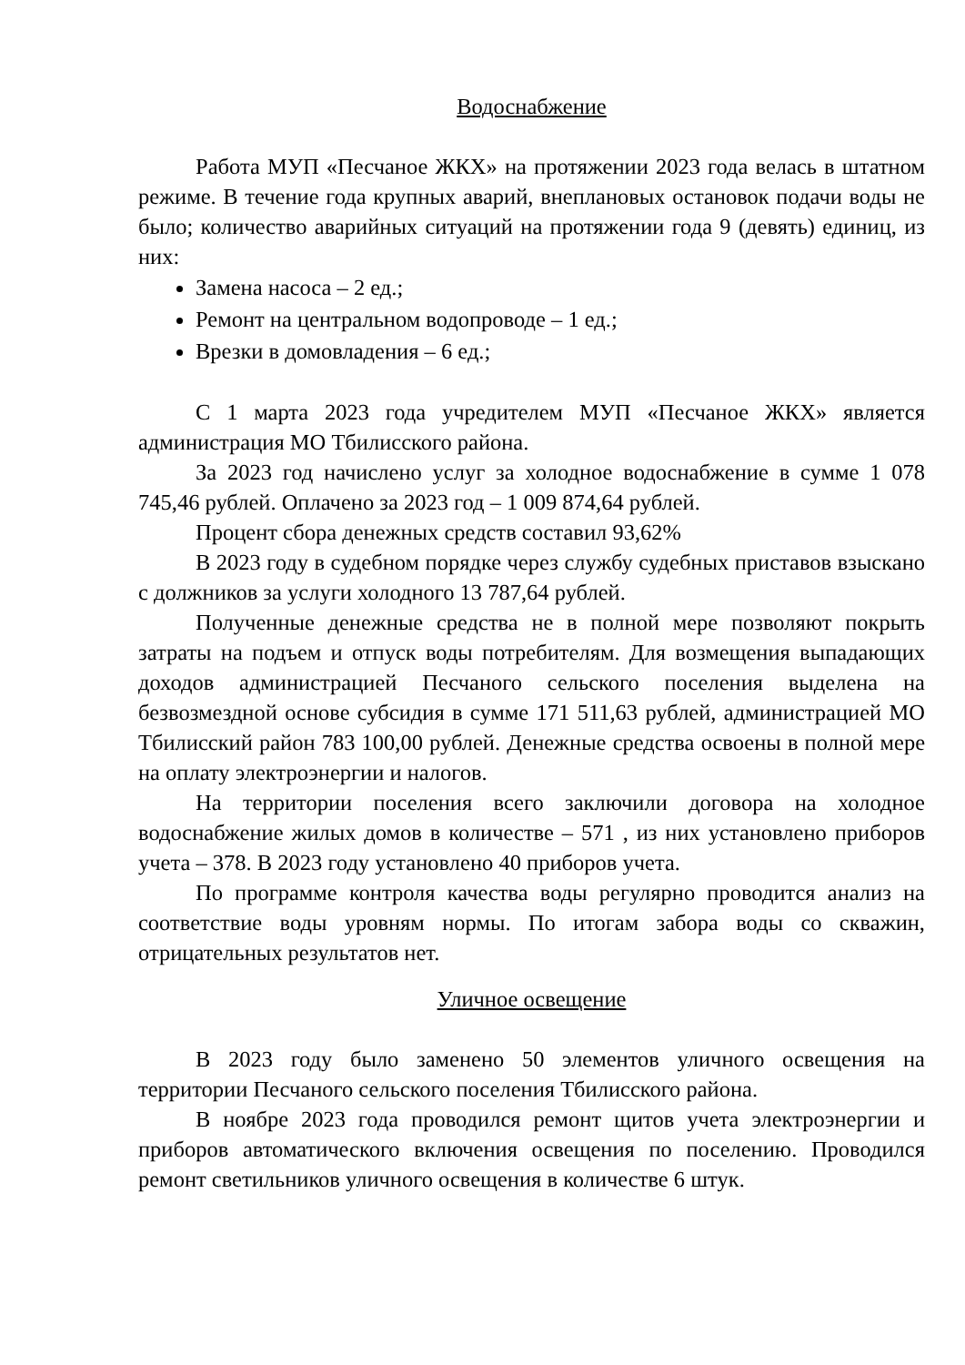Водоснабжение
Работа МУП «Песчаное ЖКХ» на протяжении 2023 года велась в штатном режиме. В течение года крупных аварий, внеплановых остановок подачи воды не было; количество аварийных ситуаций на протяжении года 9 (девять) единиц, из них:
Замена насоса – 2 ед.;
Ремонт на центральном водопроводе – 1 ед.;
Врезки в домовладения – 6 ед.;
С 1 марта 2023 года учредителем МУП «Песчаное ЖКХ» является администрация МО Тбилисского района.
За 2023 год начислено услуг за холодное водоснабжение в сумме 1 078 745,46 рублей. Оплачено за 2023 год – 1 009 874,64 рублей.
Процент сбора денежных средств составил 93,62%
В 2023 году в судебном порядке через службу судебных приставов взыскано с должников за услуги холодного 13 787,64 рублей.
Полученные денежные средства не в полной мере позволяют покрыть затраты на подъем и отпуск воды потребителям. Для возмещения выпадающих доходов администрацией Песчаного сельского поселения выделена на безвозмездной основе субсидия в сумме 171 511,63 рублей, администрацией МО Тбилисский район 783 100,00 рублей. Денежные средства освоены в полной мере на оплату электроэнергии и налогов.
На территории поселения всего заключили договора на холодное водоснабжение жилых домов в количестве – 571 , из них установлено приборов учета – 378. В 2023 году установлено 40 приборов учета.
По программе контроля качества воды регулярно проводится анализ на соответствие воды уровням нормы. По итогам забора воды со скважин, отрицательных результатов нет.
Уличное освещение
В 2023 году было заменено 50 элементов уличного освещения на территории Песчаного сельского поселения Тбилисского района.
В ноябре 2023 года проводился ремонт щитов учета электроэнергии и приборов автоматического включения освещения по поселению. Проводился ремонт светильников уличного освещения в количестве 6 штук.